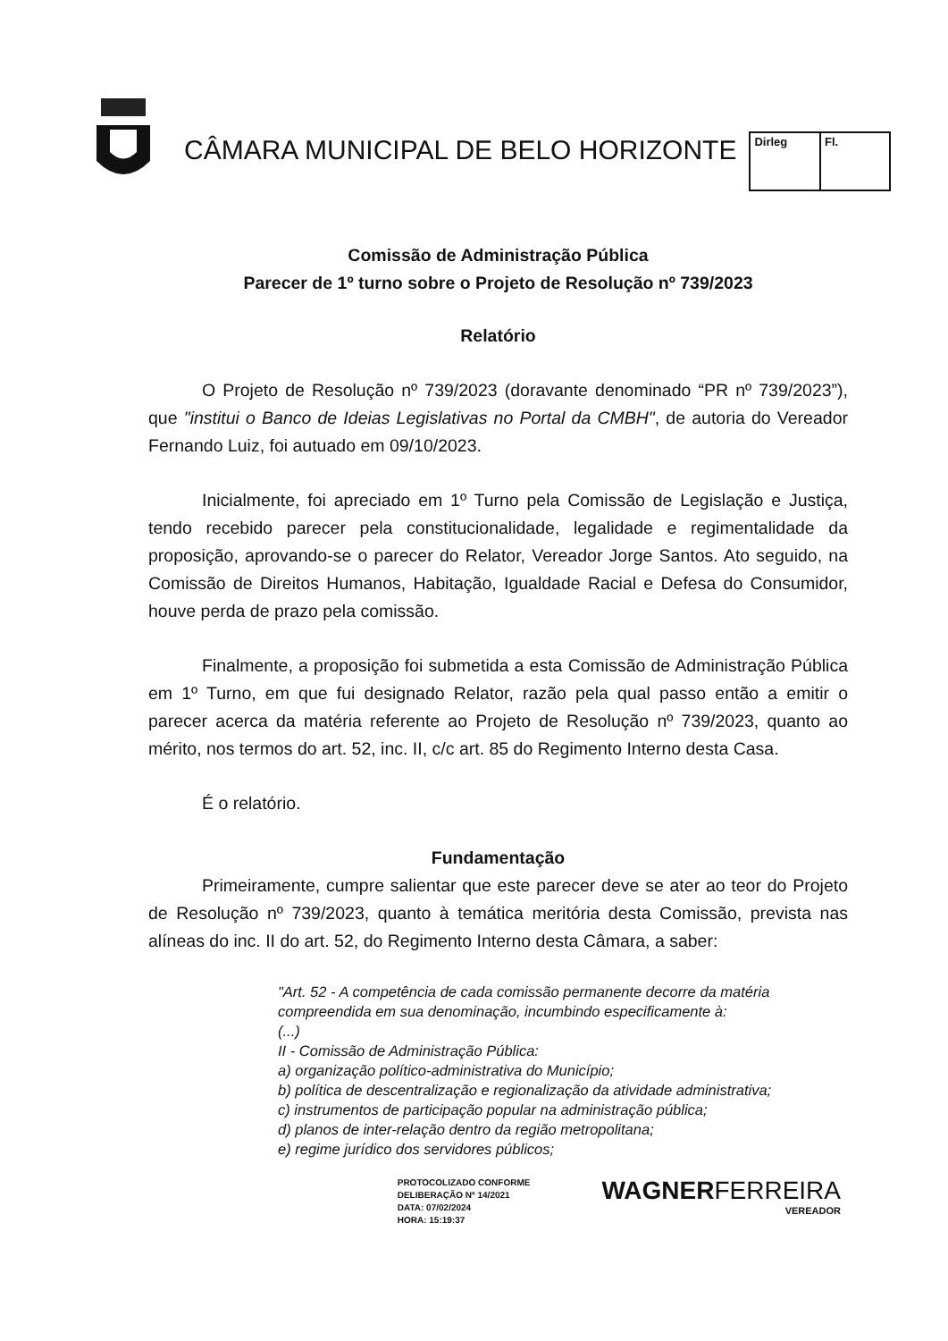CÂMARA MUNICIPAL DE BELO HORIZONTE
Dirleg Fl.
Comissão de Administração Pública
Parecer de 1º turno sobre o Projeto de Resolução nº 739/2023
Relatório
O Projeto de Resolução nº 739/2023 (doravante denominado “PR nº 739/2023”), que "institui o Banco de Ideias Legislativas no Portal da CMBH", de autoria do Vereador Fernando Luiz, foi autuado em 09/10/2023.
Inicialmente, foi apreciado em 1º Turno pela Comissão de Legislação e Justiça, tendo recebido parecer pela constitucionalidade, legalidade e regimentalidade da proposição, aprovando-se o parecer do Relator, Vereador Jorge Santos. Ato seguido, na Comissão de Direitos Humanos, Habitação, Igualdade Racial e Defesa do Consumidor, houve perda de prazo pela comissão.
Finalmente, a proposição foi submetida a esta Comissão de Administração Pública em 1º Turno, em que fui designado Relator, razão pela qual passo então a emitir o parecer acerca da matéria referente ao Projeto de Resolução nº 739/2023, quanto ao mérito, nos termos do art. 52, inc. II, c/c art. 85 do Regimento Interno desta Casa.
É o relatório.
Fundamentação
Primeiramente, cumpre salientar que este parecer deve se ater ao teor do Projeto de Resolução nº 739/2023, quanto à temática meritória desta Comissão, prevista nas alíneas do inc. II do art. 52, do Regimento Interno desta Câmara, a saber:
"Art. 52 - A competência de cada comissão permanente decorre da matéria compreendida em sua denominação, incumbindo especificamente à:
(...)
II - Comissão de Administração Pública:
a) organização político-administrativa do Município;
b) política de descentralização e regionalização da atividade administrativa;
c) instrumentos de participação popular na administração pública;
d) planos de inter-relação dentro da região metropolitana;
e) regime jurídico dos servidores públicos;
PROTOCOLIZADO CONFORME
DELIBERAÇÃO Nº 14/2021
DATA: 07/02/2024
HORA: 15:19:37
WAGNERFERREIRA
VEREADOR